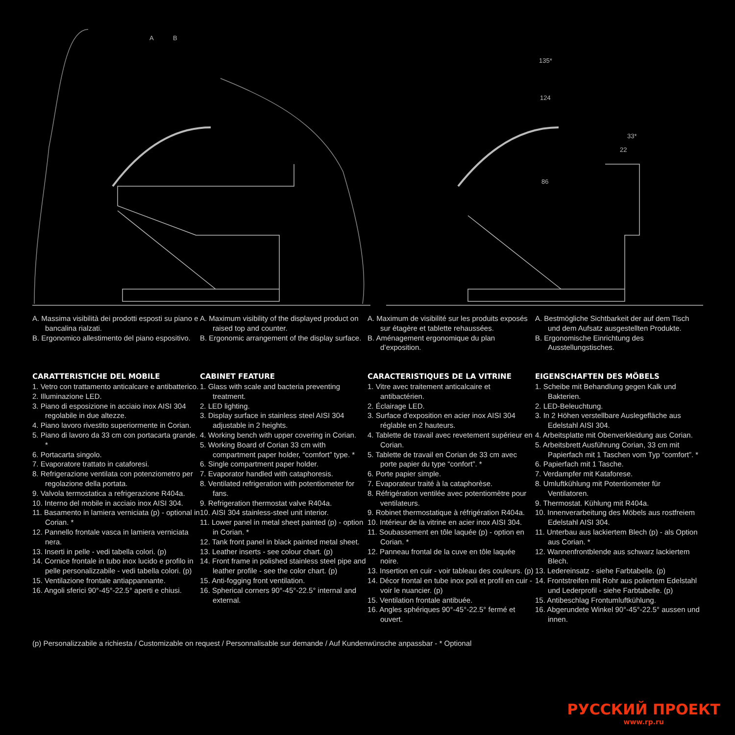A
B
135*
124
86
33*
22
A. Massima visibilità dei prodotti esposti su piano e bancalina rialzati.
B. Ergonomico allestimento del piano espositivo.
A. Maximum visibility of the displayed product on raised top and counter.
B. Ergonomic arrangement of the display surface.
A. Maximum de visibilité sur les produits exposés sur étagère et tablette rehaussées.
B. Aménagement ergonomique du plan d’exposition.
A. Bestmögliche Sichtbarkeit der auf dem Tisch und dem Aufsatz ausgestellten Produkte.
B. Ergonomische Einrichtung des Ausstellungstisches.
CARATTERISTICHE DEL MOBILE
1. Vetro con trattamento anticalcare e antibatterico.
2. Illuminazione LED.
3. Piano di esposizione in acciaio inox AISI 304 regolabile in due altezze.
4. Piano lavoro rivestito superiormente in Corian.
5. Piano di lavoro da 33 cm con portacarta grande. *
6. Portacarta singolo.
7. Evaporatore trattato in cataforesi.
8. Refrigerazione ventilata con potenziometro per regolazione della portata.
9. Valvola termostatica a refrigerazione R404a.
10. Interno del mobile in acciaio inox AISI 304.
11. Basamento in lamiera verniciata (p) - optional in Corian. *
12. Pannello frontale vasca in lamiera verniciata nera.
13. Inserti in pelle - vedi tabella colori. (p)
14. Cornice frontale in tubo inox lucido e profilo in pelle personalizzabile - vedi tabella colori. (p)
15. Ventilazione frontale antiappannante.
16. Angoli sferici 90°-45°-22.5° aperti e chiusi.
CABINET FEATURE
1. Glass with scale and bacteria preventing treatment.
2. LED lighting.
3. Display surface in stainless steel AISI 304 adjustable in 2 heights.
4. Working bench with upper covering in Corian.
5. Working Board of Corian 33 cm with compartment paper holder, “comfort” type. *
6. Single compartment paper holder.
7. Evaporator handled with cataphoresis.
8. Ventilated refrigeration with potentiometer for fans.
9. Refrigeration thermostat valve R404a.
10. AISI 304 stainless-steel unit interior.
11. Lower panel in metal sheet painted (p) - option in Corian. *
12. Tank front panel in black painted metal sheet.
13. Leather inserts - see colour chart. (p)
14. Front frame in polished stainless steel pipe and leather profile - see the color chart. (p)
15. Anti-fogging front ventilation.
16. Spherical corners 90°-45°-22.5° internal and external.
CARACTERISTIQUES DE LA VITRINE
1. Vitre avec traitement anticalcaire et antibactérien.
2. Éclairage LED.
3. Surface d’exposition en acier inox AISI 304 réglable en 2 hauteurs.
4. Tablette de travail avec revetement supérieur en Corian.
5. Tablette de travail en Corian de 33 cm avec porte papier du type “confort”. *
6. Porte papier simple.
7. Evaporateur traité à la cataphorèse.
8. Réfrigération ventilée avec potentiomètre pour ventilateurs.
9. Robinet thermostatique à réfrigération R404a.
10. Intérieur de la vitrine en acier inox AISI 304.
11. Soubassement en tôle laquée (p) - option en Corian. *
12. Panneau frontal de la cuve en tôle laquée noire.
13. Insertion en cuir - voir tableau des couleurs. (p)
14. Décor frontal en tube inox poli et profil en cuir - voir le nuancier. (p)
15. Ventilation frontale antibuée.
16. Angles sphériques 90°-45°-22.5° fermé et ouvert.
EIGENSCHAFTEN DES MÖBELS
1. Scheibe mit Behandlung gegen Kalk und Bakterien.
2. LED-Beleuchtung.
3. In 2 Höhen verstellbare Auslegefläche aus Edelstahl AISI 304.
4. Arbeitsplatte mit Obenverkleidung aus Corian.
5. Arbeitsbrett Ausführung Corian, 33 cm mit Papierfach mit 1 Taschen vom Typ “comfort”. *
6. Papierfach mit 1 Tasche.
7. Verdampfer mit Kataforese.
8. Umluftkühlung mit Potentiometer für Ventilatoren.
9. Thermostat. Kühlung mit R404a.
10. Innenverarbeitung des Möbels aus rostfreiem Edelstahl AISI 304.
11. Unterbau aus lackiertem Blech (p) - als Option aus Corian. *
12. Wannenfrontblende aus schwarz lackiertem Blech.
13. Ledereinsatz - siehe Farbtabelle. (p)
14. Frontstreifen mit Rohr aus poliertem Edelstahl und Lederprofil - siehe Farbtabelle. (p)
15. Antibeschlag Frontumluftkühlung.
16. Abgerundete Winkel 90°-45°-22.5° aussen und innen.
(p) Personalizzabile a richiesta / Customizable on request / Personnalisable sur demande / Auf Kundenwünsche anpassbar - * Optional
РУССКИЙ ПРОЕКТ
www.rp.ru